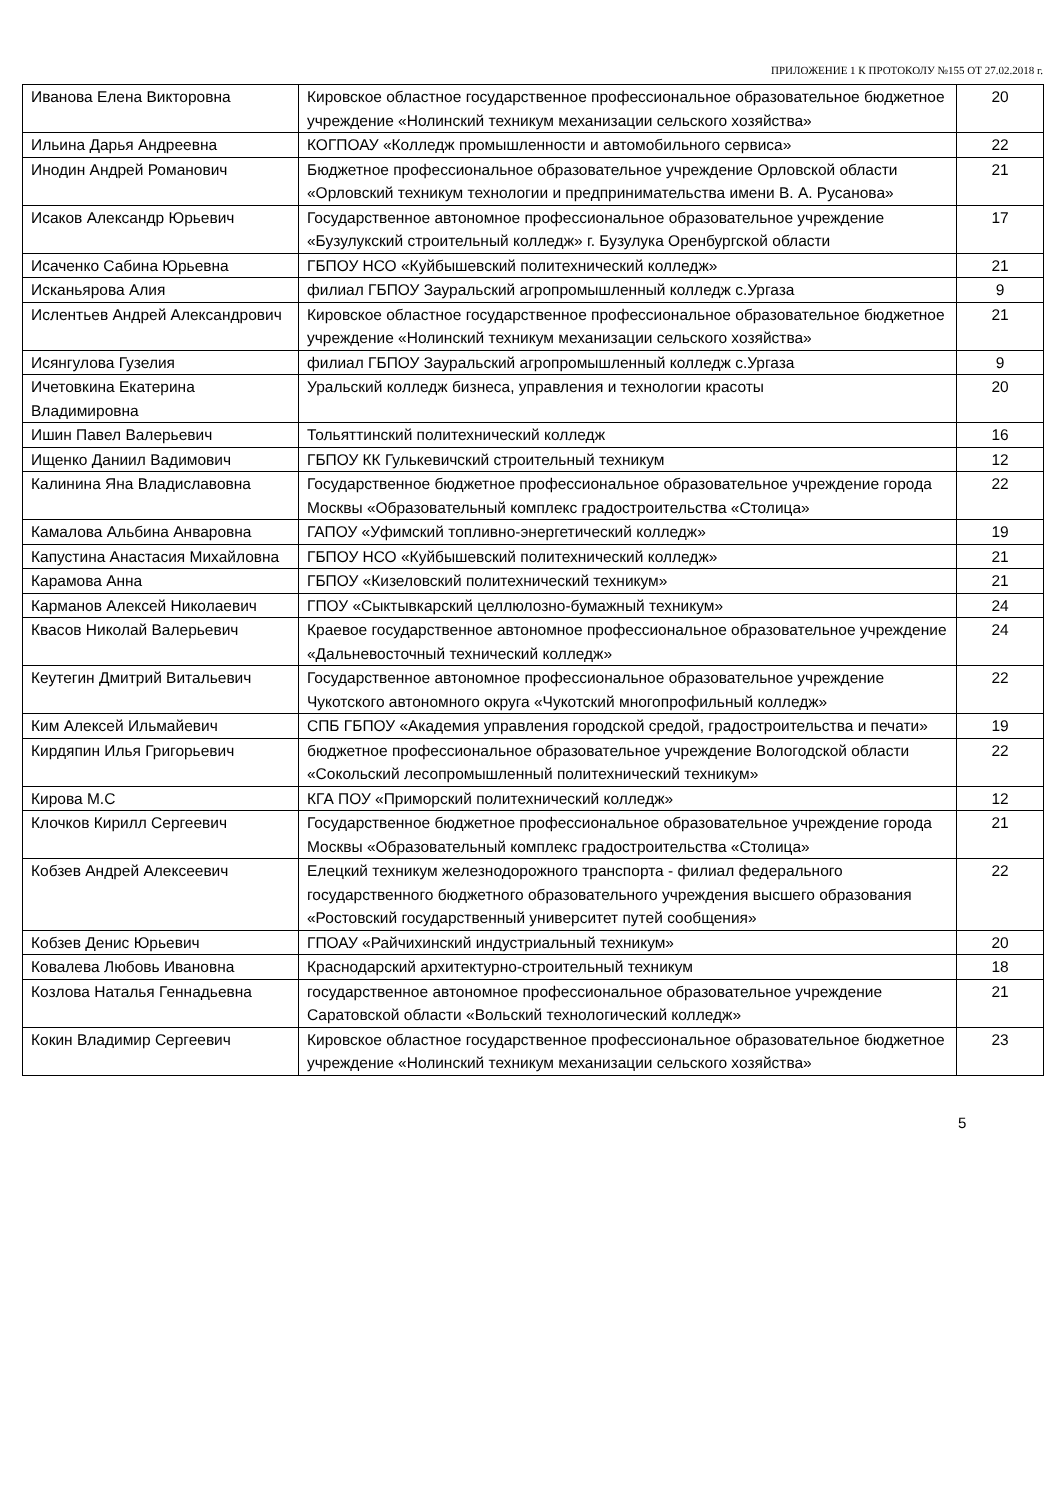ПРИЛОЖЕНИЕ 1 К ПРОТОКОЛУ №155 ОТ 27.02.2018 г.
| Иванова Елена Викторовна | Кировское областное государственное профессиональное образовательное бюджетное учреждение «Нолинский техникум механизации сельского хозяйства» | 20 |
| Ильина Дарья Андреевна | КОГПОАУ «Колледж промышленности и автомобильного сервиса» | 22 |
| Инодин Андрей Романович | Бюджетное профессиональное образовательное учреждение Орловской области «Орловский техникум технологии и предпринимательства имени В. А. Русанова» | 21 |
| Исаков Александр Юрьевич | Государственное автономное профессиональное образовательное учреждение «Бузулукский строительный колледж» г. Бузулука Оренбургской области | 17 |
| Исаченко Сабина Юрьевна | ГБПОУ НСО «Куйбышевский политехнический колледж» | 21 |
| Исканьярова Алия | филиал ГБПОУ Зауральский агропромышленный колледж с.Ургаза | 9 |
| Ислентьев Андрей Александрович | Кировское областное государственное профессиональное образовательное бюджетное учреждение «Нолинский техникум механизации сельского хозяйства» | 21 |
| Исянгулова Гузелия | филиал ГБПОУ Зауральский агропромышленный колледж с.Ургаза | 9 |
| Ичетовкина Екатерина Владимировна | Уральский колледж бизнеса, управления и технологии красоты | 20 |
| Ишин Павел Валерьевич | Тольяттинский политехнический колледж | 16 |
| Ищенко Даниил Вадимович | ГБПОУ КК Гулькевичский строительный техникум | 12 |
| Калинина Яна Владиславовна | Государственное бюджетное профессиональное образовательное учреждение города Москвы «Образовательный комплекс градостроительства «Столица» | 22 |
| Камалова Альбина Анваровна | ГАПОУ «Уфимский топливно-энергетический колледж» | 19 |
| Капустина Анастасия Михайловна | ГБПОУ НСО «Куйбышевский политехнический колледж» | 21 |
| Карамова Анна | ГБПОУ «Кизеловский политехнический техникум» | 21 |
| Карманов Алексей Николаевич | ГПОУ «Сыктывкарский целлюлозно-бумажный техникум» | 24 |
| Квасов Николай Валерьевич | Краевое государственное автономное профессиональное образовательное учреждение «Дальневосточный технический колледж» | 24 |
| Кеутегин Дмитрий Витальевич | Государственное автономное профессиональное образовательное учреждение Чукотского автономного округа «Чукотский многопрофильный колледж» | 22 |
| Ким Алексей Ильмайевич | СПБ ГБПОУ «Академия управления городской средой, градостроительства и печати» | 19 |
| Кирдяпин Илья Григорьевич | бюджетное профессиональное образовательное учреждение Вологодской области «Сокольский лесопромышленный политехнический техникум» | 22 |
| Кирова М.С | КГА ПОУ «Приморский политехнический колледж» | 12 |
| Клочков Кирилл Сергеевич | Государственное бюджетное профессиональное образовательное учреждение города Москвы «Образовательный комплекс градостроительства «Столица» | 21 |
| Кобзев Андрей Алексеевич | Елецкий техникум железнодорожного транспорта - филиал федерального государственного бюджетного образовательного учреждения высшего образования «Ростовский государственный университет путей сообщения» | 22 |
| Кобзев Денис Юрьевич | ГПОАУ «Райчихинский индустриальный техникум» | 20 |
| Ковалева Любовь Ивановна | Краснодарский архитектурно-строительный техникум | 18 |
| Козлова Наталья Геннадьевна | государственное автономное профессиональное образовательное учреждение Саратовской области «Вольский технологический колледж» | 21 |
| Кокин Владимир Сергеевич | Кировское областное государственное профессиональное образовательное бюджетное учреждение «Нолинский техникум механизации сельского хозяйства» | 23 |
5